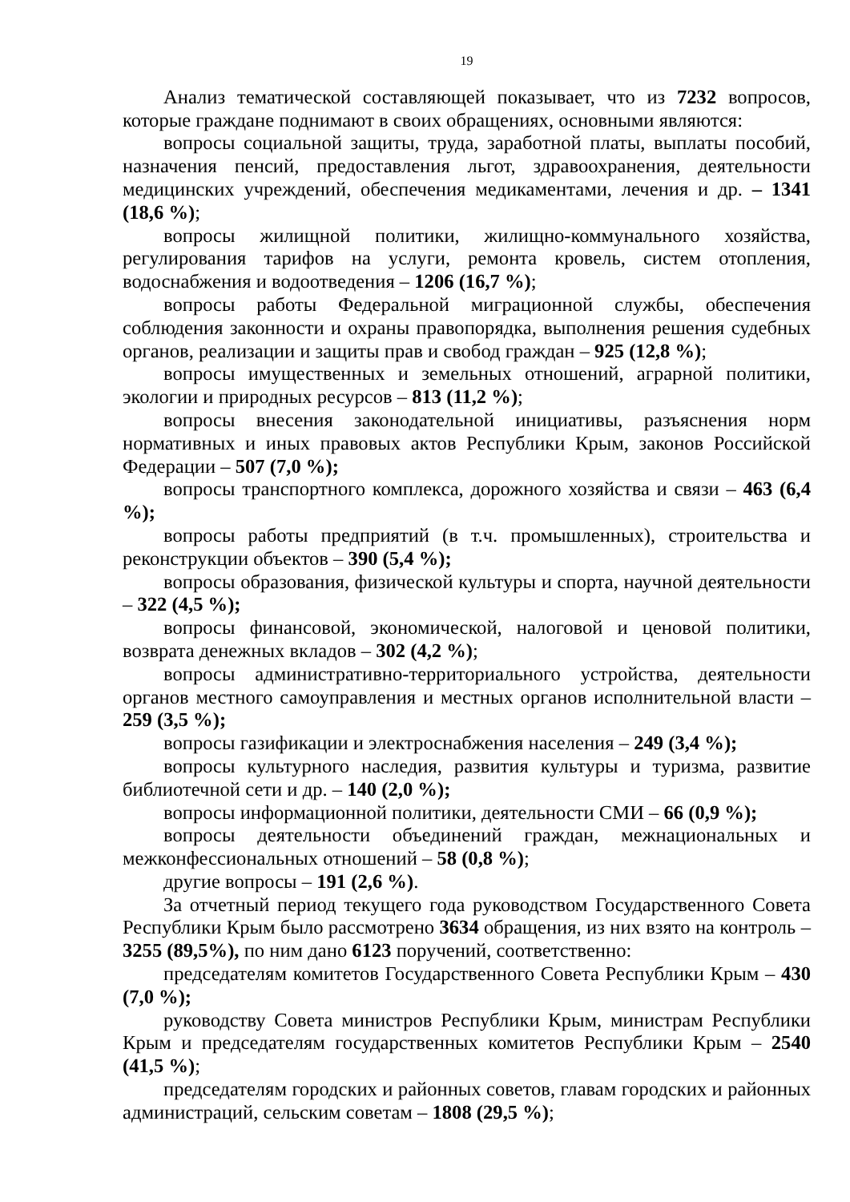19
Анализ тематической составляющей показывает, что из 7232 вопросов, которые граждане поднимают в своих обращениях, основными являются:
вопросы социальной защиты, труда, заработной платы, выплаты пособий, назначения пенсий, предоставления льгот, здравоохранения, деятельности медицинских учреждений, обеспечения медикаментами, лечения и др. – 1341 (18,6 %);
вопросы жилищной политики, жилищно-коммунального хозяйства, регулирования тарифов на услуги, ремонта кровель, систем отопления, водоснабжения и водоотведения – 1206 (16,7 %);
вопросы работы Федеральной миграционной службы, обеспечения соблюдения законности и охраны правопорядка, выполнения решения судебных органов, реализации и защиты прав и свобод граждан – 925 (12,8 %);
вопросы имущественных и земельных отношений, аграрной политики, экологии и природных ресурсов – 813 (11,2 %);
вопросы внесения законодательной инициативы, разъяснения норм нормативных и иных правовых актов Республики Крым, законов Российской Федерации – 507 (7,0 %);
вопросы транспортного комплекса, дорожного хозяйства и связи – 463 (6,4 %);
вопросы работы предприятий (в т.ч. промышленных), строительства и реконструкции объектов – 390 (5,4 %);
вопросы образования, физической культуры и спорта, научной деятельности – 322 (4,5 %);
вопросы финансовой, экономической, налоговой и ценовой политики, возврата денежных вкладов – 302 (4,2 %);
вопросы административно-территориального устройства, деятельности органов местного самоуправления и местных органов исполнительной власти – 259 (3,5 %);
вопросы газификации и электроснабжения населения – 249 (3,4 %);
вопросы культурного наследия, развития культуры и туризма, развитие библиотечной сети и др. – 140 (2,0 %);
вопросы информационной политики, деятельности СМИ – 66 (0,9 %);
вопросы деятельности объединений граждан, межнациональных и межконфессиональных отношений – 58 (0,8 %);
другие вопросы – 191 (2,6 %).
За отчетный период текущего года руководством Государственного Совета Республики Крым было рассмотрено 3634 обращения, из них взято на контроль – 3255 (89,5%), по ним дано 6123 поручений, соответственно:
председателям комитетов Государственного Совета Республики Крым – 430 (7,0 %);
руководству Совета министров Республики Крым, министрам Республики Крым и председателям государственных комитетов Республики Крым – 2540 (41,5 %);
председателям городских и районных советов, главам городских и районных администраций, сельским советам – 1808 (29,5 %);